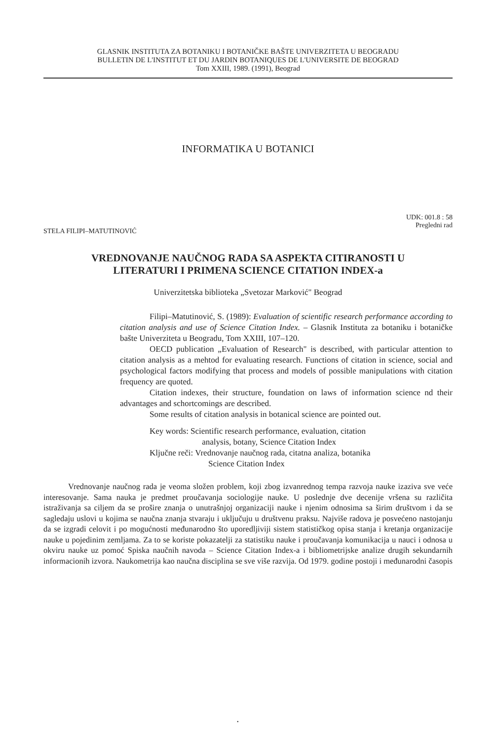GLASNIK INSTITUTA ZA BOTANIKU I BOTANIČKE BAŠTE UNIVERZITETA U BEOGRADU
BULLETIN DE L'INSTITUT ET DU JARDIN BOTANIQUES DE L'UNIVERSITE DE BEOGRAD
Tom XXIII, 1989. (1991), Beograd
INFORMATIKA U BOTANICI
UDK: 001.8 : 58
Pregledni rad
STELA FILIPI–MATUTINOVIĆ
VREDNOVANJE NAUČNOG RADA SA ASPEKTA CITIRANOSTI U
LITERATURI I PRIMENA SCIENCE CITATION INDEX-a
Univerzitetska biblioteka „Svetozar Marković" Beograd
Filipi–Matutinović, S. (1989): Evaluation of scientific research performance according to citation analysis and use of Science Citation Index. – Glasnik Instituta za botaniku i botaničke bašte Univerziteta u Beogradu, Tom XXIII, 107–120.
OECD publication „Evaluation of Research" is described, with particular attention to citation analysis as a mehtod for evaluating research. Functions of citation in science, social and psychological factors modifying that process and models of possible manipulations with citation frequency are quoted.
Citation indexes, their structure, foundation on laws of information science nd their advantages and schortcomings are described.
Some results of citation analysis in botanical science are pointed out.
Key words: Scientific research performance, evaluation, citation
analysis, botany, Science Citation Index
Ključne reči: Vrednovanje naučnog rada, citatna analiza, botanika
Science Citation Index
Vrednovanje naučnog rada je veoma složen problem, koji zbog izvanrednog tempa razvoja nauke izaziva sve veće interesovanje. Sama nauka je predmet proučavanja sociologije nauke. U poslednje dve decenije vršena su različita istraživanja sa ciljem da se prošire znanja o unutrašnjoj organizaciji nauke i njenim odnosima sa širim društvom i da se sagledaju uslovi u kojima se naučna znanja stvaraju i uključuju u društvenu praksu. Najviše radova je posvećeno nastojanju da se izgradi celovit i po mogućnosti međunarodno što uporedljiviji sistem statističkog opisa stanja i kretanja organizacije nauke u pojedinim zemljama. Za to se koriste pokazatelji za statistiku nauke i proučavanja komunikacija u nauci i odnosa u okviru nauke uz pomoć Spiska naučnih navoda – Science Citation Index-a i bibliometrijske analize drugih sekundarnih informacionih izvora. Naukometrija kao naučna disciplina se sve više razvija. Od 1979. godine postoji i međunarodni časopis
•